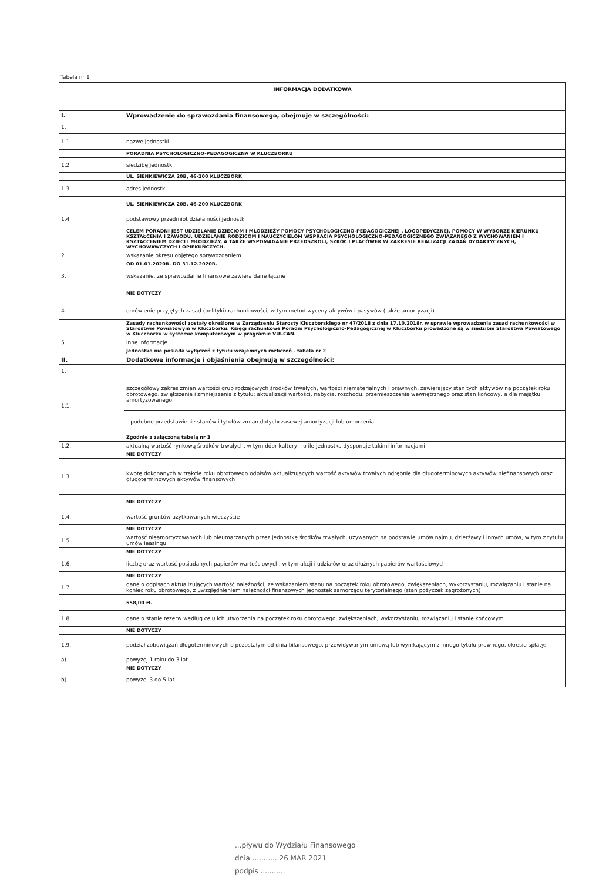Tabela nr 1
| INFORMACJA DODATKOWA | |
| --- | --- |
| I. | Wprowadzenie do sprawozdania finansowego, obejmuje w szczególności: |
| 1. | |
| 1.1 | nazwę jednostki |
| | PORADNIA PSYCHOLOGICZNO-PEDAGOGICZNA W KLUCZBORKU |
| 1.2 | siedzibę jednostki |
| | UL. SIENKIEWICZA 20B, 46-200 KLUCZBORK |
| 1.3 | adres jednostki |
| | UL. SIENKIEWICZA 20B, 46-200 KLUCZBORK |
| 1.4 | podstawowy przedmiot działalności jednostki |
| | CELEM PORADNI JEST UDZIELANIE DZIECIOM I MŁODZIEŻY POMOCY PSYCHOLOGICZNO-PEDAGOGICZNEJ , LOGOPEDYCZNEJ, POMOCY W WYBORZE KIERUNKU KSZTAŁCENIA I ZAWODU, UDZIELANIE RODZICOM I NAUCZYCIELOM WSPRACIA PSYCHOLOGICZNO-PEDAGOGICZNEGO ZWIĄZANEGO Z WYCHOWANIEM I KSZTAŁCENIEM DZIECI I MŁODZIEŻY, A TAKŻE WSPOMAGANIE PRZEDSZKOLI, SZKÓŁ I PLACÓWEK W ZAKRESIE REALIZACJI ZADAŃ DYDAKTYCZNYCH, WYCHOWAWCZYCH I OPIEKUŃCZYCH. |
| 2. | wskazanie okresu objętego sprawozdaniem |
| | OD 01.01.2020R. DO 31.12.2020R. |
| 3. | wskazanie, ze sprawozdanie finansowe zawiera dane łączne |
| | NIE DOTYCZY |
| 4. | omówienie przyjętych zasad (polityki) rachunkowości, w tym metod wyceny aktywów i pasywów (także amortyzacji) |
| | Zasady rachunkowości zostały określone w Zarządzeniu Starosty Kluczborskiego nr 47/2018 z dnia 17.10.2018r. w sprawie wprowadzenia zasad rachunkowości w Starostwie Powiatowym w Kluczborku. Księgi rachunkowe Poradni Psychologiczno-Pedagogicznej w Kluczborku prowadzone są w siedzibie Starostwa Powiatowego w Kluczborku w systemie komputerowym w programie VULCAN. |
| 5. | inne informacje |
| | Jednostka nie posiada wyłączeń z tytułu wzajemnych rozliczeń - tabela nr 2 |
| II. | Dodatkowe informacje i objaśnienia obejmują w szczególności: |
| 1. | |
| 1.1. | szczegółowy zakres zmian wartości grup rodzajowych środków trwałych, wartości niematerialnych i prawnych, zawierający stan tych aktywów na początek roku obrotowego, zwiększenia i zmniejszenia z tytułu: aktualizacji wartości, nabycia, rozchodu, przemieszczenia wewnętrznego oraz stan końcowy, a dla majątku amortyzowanego |
| | – podobne przedstawienie stanów i tytułów zmian dotychczasowej amortyzacji lub umorzenia |
| | Zgodnie z załączoną tabelą nr 3 |
| 1.2. | aktualną wartość rynkową środków trwałych, w tym dóbr kultury – o ile jednostka dysponuje takimi informacjami |
| | NIE DOTYCZY |
| 1.3. | kwotę dokonanych w trakcie roku obrotowego odpisów aktualizujących wartość aktywów trwałych odrębnie dla długoterminowych aktywów niefinansowych oraz długoterminowych aktywów finansowych |
| | NIE DOTYCZY |
| 1.4. | wartość gruntów użytkowanych wieczyście |
| | NIE DOTYCZY |
| 1.5. | wartość nieamortyzowanych lub nieumarzanych przez jednostkę środków trwałych, używanych na podstawie umów najmu, dzierżawy i innych umów, w tym z tytułu umów leasingu |
| | NIE DOTYCZY |
| 1.6. | liczbę oraz wartość posiadanych papierów wartościowych, w tym akcji i udziałów oraz dłużnych papierów wartościowych |
| | NIE DOTYCZY |
| 1.7. | dane o odpisach aktualizujących wartość należności, ze wskazaniem stanu na początek roku obrotowego, zwiększeniach, wykorzystaniu, rozwiązaniu i stanie na koniec roku obrotowego, z uwzględnieniem należności finansowych jednostek samorządu terytorialnego (stan pożyczek zagrożonych) |
| | 558,00 zł. |
| 1.8. | dane o stanie rezerw według celu ich utworzenia na początek roku obrotowego, zwiększeniach, wykorzystaniu, rozwiązaniu i stanie końcowym |
| | NIE DOTYCZY |
| 1.9. | podział zobowiązań długoterminowych o pozostałym od dnia bilansowego, przewidywanym umową lub wynikającym z innego tytułu prawnego, okresie spłaty: |
| a) | powyżej 1 roku do 3 lat |
| | NIE DOTYCZY |
| b) | powyżej 3 do 5 lat |
...pływu do Wydziału Finansowego
dnia ........... 26 MAR 2021
podpis ...........